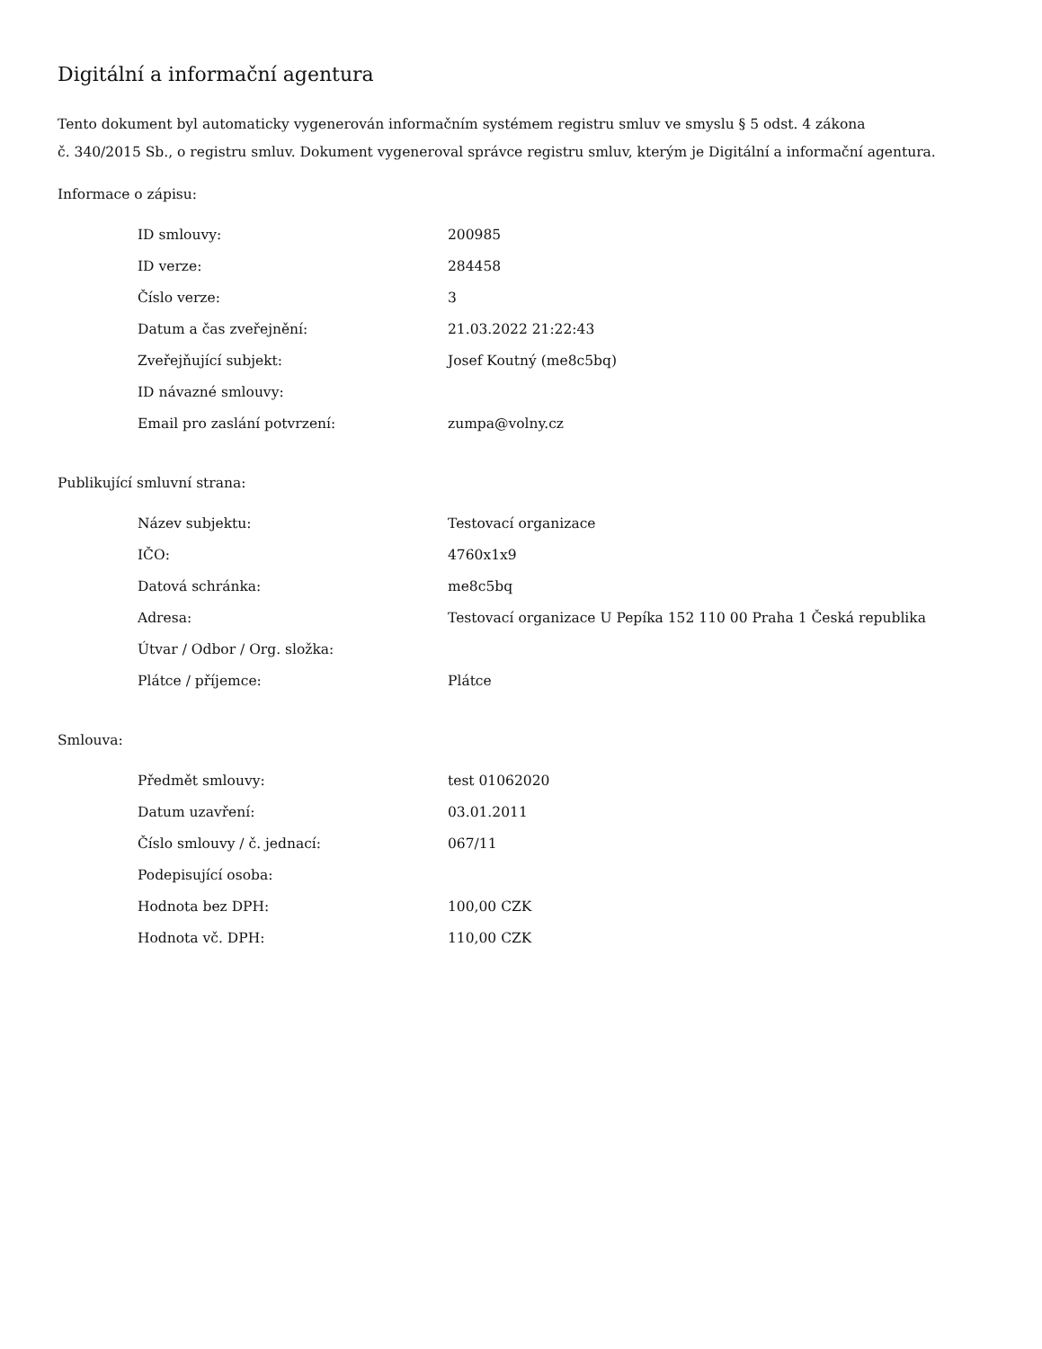Digitální a informační agentura
Tento dokument byl automaticky vygenerován informačním systémem registru smluv ve smyslu § 5 odst. 4 zákona
č. 340/2015 Sb., o registru smluv. Dokument vygeneroval správce registru smluv, kterým je Digitální a informační agentura.
Informace o zápisu:
| ID smlouvy: | 200985 |
| ID verze: | 284458 |
| Číslo verze: | 3 |
| Datum a čas zveřejnění: | 21.03.2022 21:22:43 |
| Zveřejňující subjekt: | Josef Koutný (me8c5bq) |
| ID návazné smlouvy: | |
| Email pro zaslání potvrzení: | zumpa@volny.cz |
Publikující smluvní strana:
| Název subjektu: | Testovací organizace |
| IČO: | 4760x1x9 |
| Datová schránka: | me8c5bq |
| Adresa: | Testovací organizace U Pepíka 152 110 00 Praha 1 Česká republika |
| Útvar / Odbor / Org. složka: | |
| Plátce / příjemce: | Plátce |
Smlouva:
| Předmět smlouvy: | test 01062020 |
| Datum uzavření: | 03.01.2011 |
| Číslo smlouvy / č. jednací: | 067/11 |
| Podepisující osoba: | |
| Hodnota bez DPH: | 100,00 CZK |
| Hodnota vč. DPH: | 110,00 CZK |